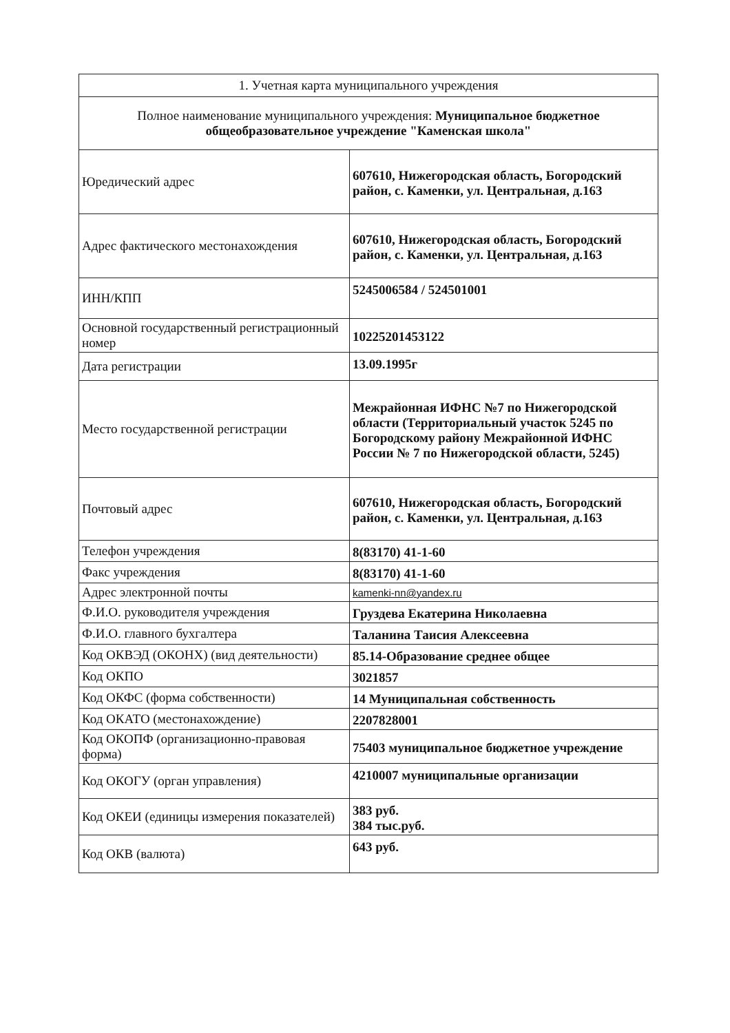| 1. Учетная карта муниципального учреждения | |
| --- | --- |
| Полное наименование муниципального учреждения: Муниципальное бюджетное общеобразовательное учреждение "Каменская школа" | |
| Юредический адрес | 607610, Нижегородская область, Богородский район, с. Каменки, ул. Центральная, д.163 |
| Адрес фактического местонахождения | 607610, Нижегородская область, Богородский район, с. Каменки, ул. Центральная, д.163 |
| ИНН/КПП | 5245006584 / 524501001 |
| Основной государственный регистрационный номер | 10225201453122 |
| Дата регистрации | 13.09.1995г |
| Место государственной регистрации | Межрайонная ИФНС №7 по Нижегородской области (Территориальный участок 5245 по Богородскому району Межрайонной ИФНС России № 7 по Нижегородской области, 5245) |
| Почтовый адрес | 607610, Нижегородская область, Богородский район, с. Каменки, ул. Центральная, д.163 |
| Телефон учреждения | 8(83170) 41-1-60 |
| Факс учреждения | 8(83170) 41-1-60 |
| Адрес электронной почты | kamenki-nn@yandex.ru |
| Ф.И.О. руководителя учреждения | Груздева Екатерина Николаевна |
| Ф.И.О. главного бухгалтера | Таланина Таисия Алексеевна |
| Код ОКВЭД (ОКОНХ) (вид деятельности) | 85.14-Образование среднее общее |
| Код ОКПО | 3021857 |
| Код ОКФС (форма собственности) | 14 Муниципальная собственность |
| Код ОКАТО (местонахождение) | 2207828001 |
| Код ОКОПФ (организационно-правовая форма) | 75403 муниципальное бюджетное учреждение |
| Код ОКОГУ (орган управления) | 4210007 муниципальные организации |
| Код ОКЕИ (единицы измерения показателей) | 383 руб. 384 тыс.руб. |
| Код ОКВ (валюта) | 643 руб. |